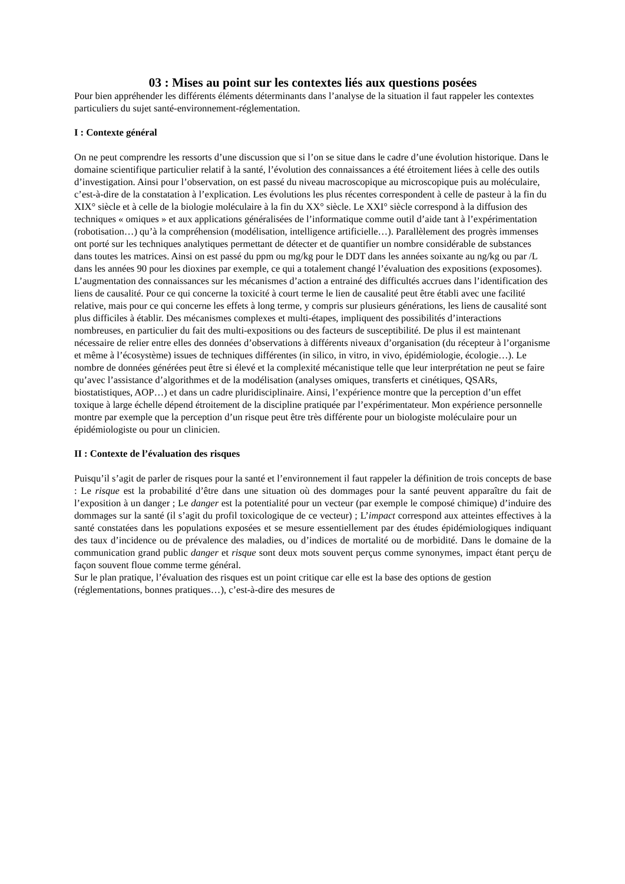03 : Mises au point sur les contextes liés aux questions posées
Pour bien appréhender les différents éléments déterminants dans l’analyse de la situation il faut rappeler les contextes particuliers du sujet santé-environnement-réglementation.
I : Contexte général
On ne peut comprendre les ressorts d’une discussion que si l’on se situe dans le cadre d’une évolution historique. Dans le domaine scientifique particulier relatif à la santé, l’évolution des connaissances a été étroitement liées à celle des outils d’investigation. Ainsi pour l’observation, on est passé du niveau macroscopique au microscopique puis au moléculaire, c’est-à-dire de la constatation à l’explication. Les évolutions les plus récentes correspondent à celle de pasteur à la fin du XIX° siècle et à celle de la biologie moléculaire à la fin du XX° siècle. Le XXI° siècle correspond à la diffusion des techniques « omiques » et aux applications généralisées de l’informatique comme outil d’aide tant à l’expérimentation (robotisation…) qu’à la compréhension (modélisation, intelligence artificielle…). Parallèlement des progrès immenses ont porté sur les techniques analytiques permettant de détecter et de quantifier un nombre considérable de substances dans toutes les matrices. Ainsi on est passé du ppm ou mg/kg pour le DDT dans les années soixante au ng/kg ou par /L dans les années 90 pour les dioxines par exemple, ce qui a totalement changé l’évaluation des expositions (exposomes). L’augmentation des connaissances sur les mécanismes d’action a entrainé des difficultés accrues dans l’identification des liens de causalité. Pour ce qui concerne la toxicité à court terme le lien de causalité peut être établi avec une facilité relative, mais pour ce qui concerne les effets à long terme, y compris sur plusieurs générations, les liens de causalité sont plus difficiles à établir. Des mécanismes complexes et multi-étapes, impliquent des possibilités d’interactions nombreuses, en particulier du fait des multi-expositions ou des facteurs de susceptibilité. De plus il est maintenant nécessaire de relier entre elles des données d’observations à différents niveaux d’organisation (du récepteur à l’organisme et même à l’écosystème) issues de techniques différentes (in silico, in vitro, in vivo, épidémiologie, écologie…). Le nombre de données générées peut être si élevé et la complexité mécanistique telle que leur interprétation ne peut se faire qu’avec l’assistance d’algorithmes et de la modélisation (analyses omiques, transferts et cinétiques, QSARs, biostatistiques, AOP…) et dans un cadre pluridisciplinaire. Ainsi, l’expérience montre que la perception d’un effet toxique à large échelle dépend étroitement de la discipline pratiquée par l’expérimentateur. Mon expérience personnelle montre par exemple que la perception d’un risque peut être très différente pour un biologiste moléculaire pour un épidémiologiste ou pour un clinicien.
II : Contexte de l’évaluation des risques
Puisqu’il s’agit de parler de risques pour la santé et l’environnement il faut rappeler la définition de trois concepts de base : Le risque est la probabilité d’être dans une situation où des dommages pour la santé peuvent apparaître du fait de l’exposition à un danger ; Le danger est la potentialité pour un vecteur (par exemple le composé chimique) d’induire des dommages sur la santé (il s’agit du profil toxicologique de ce vecteur) ; L’impact correspond aux atteintes effectives à la santé constatées dans les populations exposées et se mesure essentiellement par des études épidémiologiques indiquant des taux d’incidence ou de prévalence des maladies, ou d’indices de mortalité ou de morbidité. Dans le domaine de la communication grand public danger et risque sont deux mots souvent perçus comme synonymes, impact étant perçu de façon souvent floue comme terme général.
Sur le plan pratique, l’évaluation des risques est un point critique car elle est la base des options de gestion (réglementations, bonnes pratiques…), c’est-à-dire des mesures de